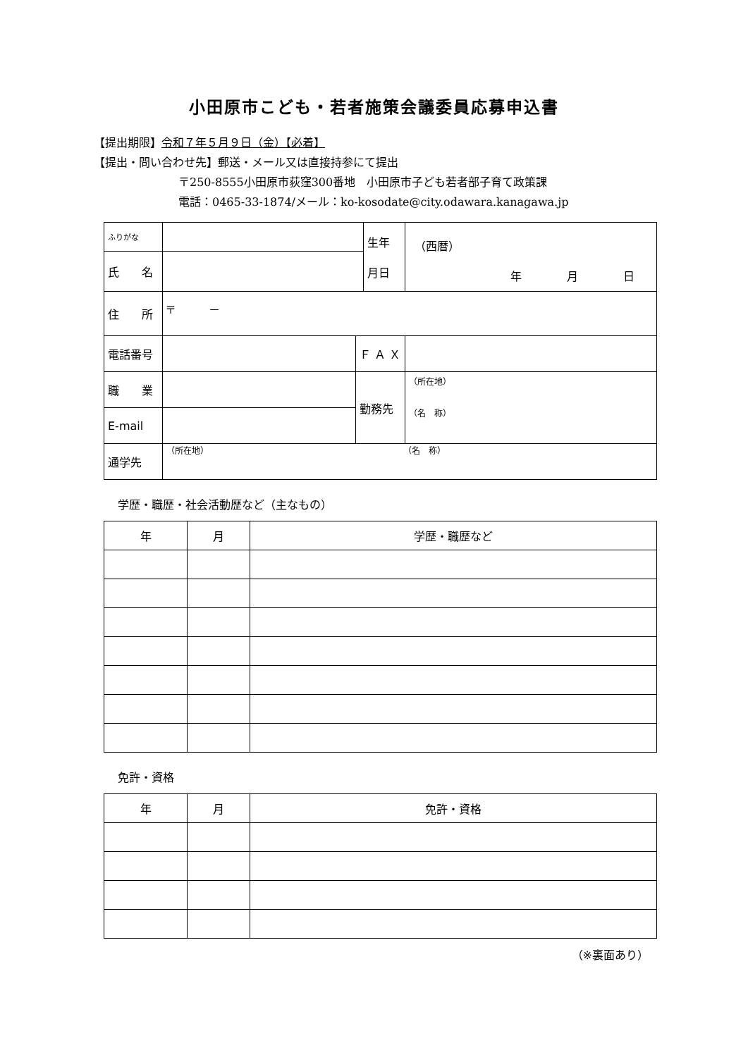小田原市こども・若者施策会議委員応募申込書
【提出期限】令和７年５月９日（金）【必着】
【提出・問い合わせ先】郵送・メール又は直接持参にて提出
〒250-8555小田原市荻窪300番地　小田原市子ども若者部子育て政策課
電話：0465-33-1874/メール：ko-kosodate@city.odawara.kanagawa.jp
| ふりがな | | | 生年 月日 | （西暦） 年 月 日 |
| 氏 名 | | | | |
| 住 所 | 〒 － | | | |
| 電話番号 | | Ｆ Ａ Ｘ | | |
| 職 業 | | 勤務先 | | （所在地） （名 称） |
| E-mail | | | | |
| 通学先 | （所在地） （名 称） | | | |
学歴・職歴・社会活動歴など（主なもの）
| 年 | 月 | 学歴・職歴など |
免許・資格
| 年 | 月 | 免許・資格 |
（※裏面あり）